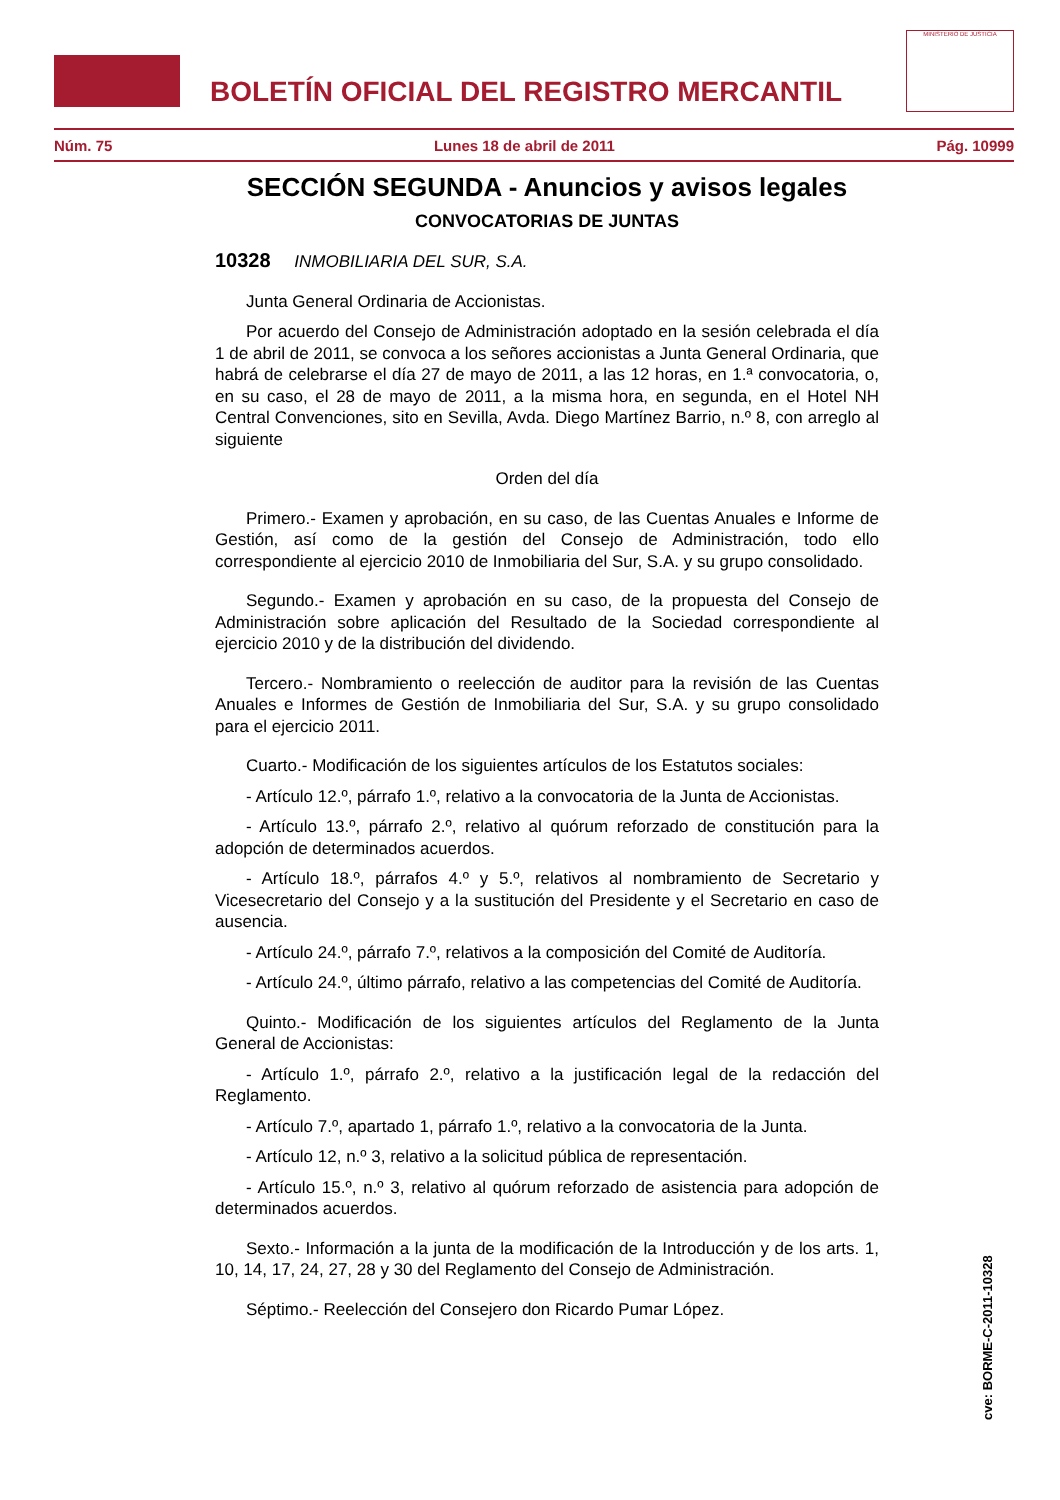BOLETÍN OFICIAL DEL REGISTRO MERCANTIL
MINISTERIO DE JUSTICIA
Núm. 75 Lunes 18 de abril de 2011 Pág. 10999
SECCIÓN SEGUNDA - Anuncios y avisos legales
CONVOCATORIAS DE JUNTAS
10328 INMOBILIARIA DEL SUR, S.A.
Junta General Ordinaria de Accionistas.
Por acuerdo del Consejo de Administración adoptado en la sesión celebrada el día 1 de abril de 2011, se convoca a los señores accionistas a Junta General Ordinaria, que habrá de celebrarse el día 27 de mayo de 2011, a las 12 horas, en 1.ª convocatoria, o, en su caso, el 28 de mayo de 2011, a la misma hora, en segunda, en el Hotel NH Central Convenciones, sito en Sevilla, Avda. Diego Martínez Barrio, n.º 8, con arreglo al siguiente
Orden del día
Primero.- Examen y aprobación, en su caso, de las Cuentas Anuales e Informe de Gestión, así como de la gestión del Consejo de Administración, todo ello correspondiente al ejercicio 2010 de Inmobiliaria del Sur, S.A. y su grupo consolidado.
Segundo.- Examen y aprobación en su caso, de la propuesta del Consejo de Administración sobre aplicación del Resultado de la Sociedad correspondiente al ejercicio 2010 y de la distribución del dividendo.
Tercero.- Nombramiento o reelección de auditor para la revisión de las Cuentas Anuales e Informes de Gestión de Inmobiliaria del Sur, S.A. y su grupo consolidado para el ejercicio 2011.
Cuarto.- Modificación de los siguientes artículos de los Estatutos sociales:
- Artículo 12.º, párrafo 1.º, relativo a la convocatoria de la Junta de Accionistas.
- Artículo 13.º, párrafo 2.º, relativo al quórum reforzado de constitución para la adopción de determinados acuerdos.
- Artículo 18.º, párrafos 4.º y 5.º, relativos al nombramiento de Secretario y Vicesecretario del Consejo y a la sustitución del Presidente y el Secretario en caso de ausencia.
- Artículo 24.º, párrafo 7.º, relativos a la composición del Comité de Auditoría.
- Artículo 24.º, último párrafo, relativo a las competencias del Comité de Auditoría.
Quinto.- Modificación de los siguientes artículos del Reglamento de la Junta General de Accionistas:
- Artículo 1.º, párrafo 2.º, relativo a la justificación legal de la redacción del Reglamento.
- Artículo 7.º, apartado 1, párrafo 1.º, relativo a la convocatoria de la Junta.
- Artículo 12, n.º 3, relativo a la solicitud pública de representación.
- Artículo 15.º, n.º 3, relativo al quórum reforzado de asistencia para adopción de determinados acuerdos.
Sexto.- Información a la junta de la modificación de la Introducción y de los arts. 1, 10, 14, 17, 24, 27, 28 y 30 del Reglamento del Consejo de Administración.
Séptimo.- Reelección del Consejero don Ricardo Pumar López.
cve: BORME-C-2011-10328